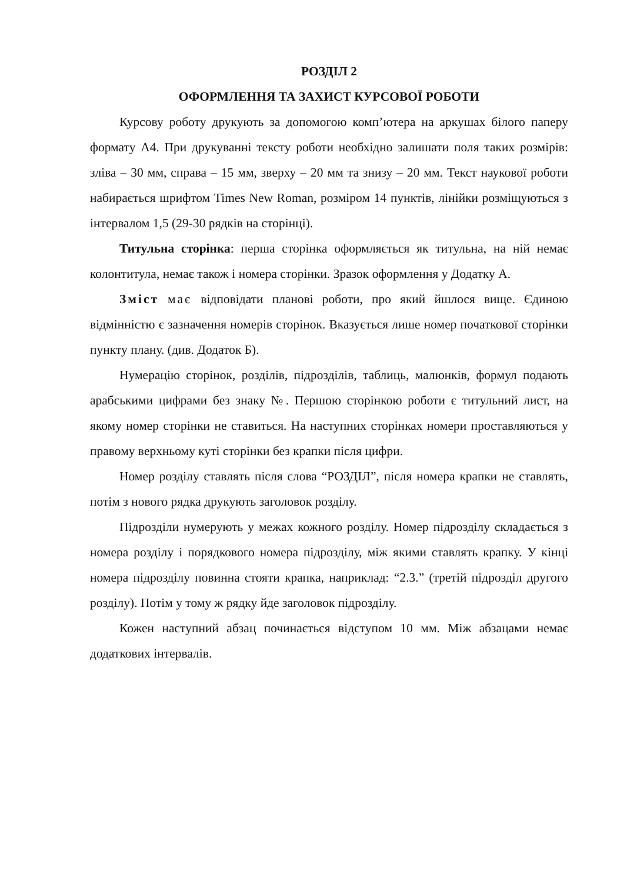РОЗДІЛ 2
ОФОРМЛЕННЯ ТА ЗАХИСТ КУРСОВОЇ РОБОТИ
Курсову роботу друкують за допомогою комп’ютера на аркушах білого паперу формату А4. При друкуванні тексту роботи необхідно залишати поля таких розмірів: зліва – 30 мм, справа – 15 мм, зверху – 20 мм та знизу – 20 мм. Текст наукової роботи набирається шрифтом Times New Roman, розміром 14 пунктів, лінійки розміщуються з інтервалом 1,5 (29-30 рядків на сторінці).
Титульна сторінка: перша сторінка оформляється як титульна, на ній немає колонтитула, немає також і номера сторінки. Зразок оформлення у Додатку А.
Зміст має відповідати планові роботи, про який йшлося вище. Єдиною відмінністю є зазначення номерів сторінок. Вказується лише номер початкової сторінки пункту плану. (див. Додаток Б).
Нумерацію сторінок, розділів, підрозділів, таблиць, малюнків, формул подають арабськими цифрами без знаку №. Першою сторінкою роботи є титульний лист, на якому номер сторінки не ставиться. На наступних сторінках номери проставляються у правому верхньому куті сторінки без крапки після цифри.
Номер розділу ставлять після слова “РОЗДІЛ”, після номера крапки не ставлять, потім з нового рядка друкують заголовок розділу.
Підрозділи нумерують у межах кожного розділу. Номер підрозділу складається з номера розділу і порядкового номера підрозділу, між якими ставлять крапку. У кінці номера підрозділу повинна стояти крапка, наприклад: “2.3.” (третій підрозділ другого розділу). Потім у тому ж рядку йде заголовок підрозділу.
Кожен наступний абзац починається відступом 10 мм. Між абзацами немає додаткових інтервалів.